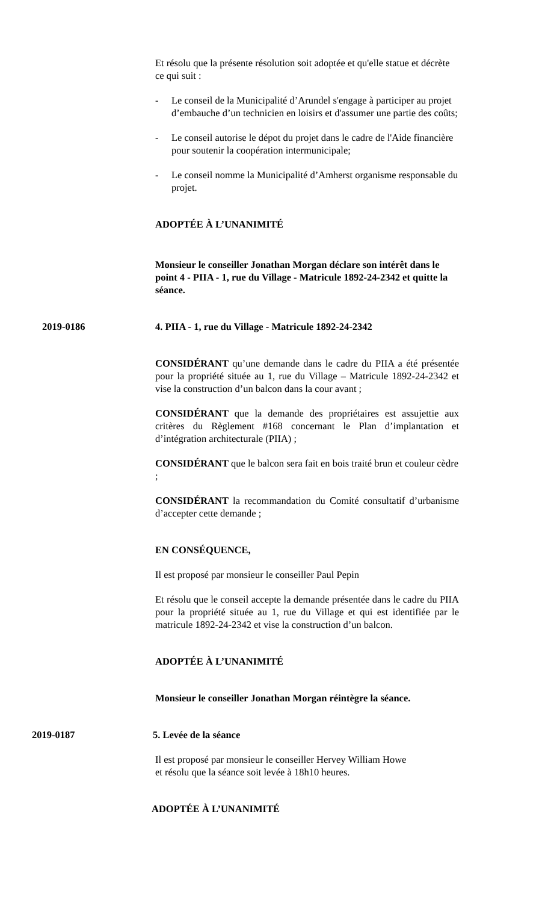Et résolu que la présente résolution soit adoptée et qu'elle statue et décrète ce qui suit :
- Le conseil de la Municipalité d’Arundel s'engage à participer au projet d’embauche d’un technicien en loisirs et d'assumer une partie des coûts;
- Le conseil autorise le dépot du projet dans le cadre de l'Aide financière pour soutenir la coopération intermunicipale;
- Le conseil nomme la Municipalité d’Amherst organisme responsable du projet.
ADOPTÉE À L’UNANIMITÉ
Monsieur le conseiller Jonathan Morgan déclare son intérêt dans le point 4 - PIIA - 1, rue du Village - Matricule 1892-24-2342 et quitte la séance.
2019-0186 4. PIIA - 1, rue du Village - Matricule 1892-24-2342
CONSIDÉRANT qu’une demande dans le cadre du PIIA a été présentée pour la propriété située au 1, rue du Village – Matricule 1892-24-2342 et vise la construction d’un balcon dans la cour avant ;
CONSIDÉRANT que la demande des propriétaires est assujettie aux critères du Règlement #168 concernant le Plan d’implantation et d’intégration architecturale (PIIA) ;
CONSIDÉRANT que le balcon sera fait en bois traité brun et couleur cèdre ;
CONSIDÉRANT la recommandation du Comité consultatif d’urbanisme d’accepter cette demande ;
EN CONSÉQUENCE,
Il est proposé par monsieur le conseiller Paul Pepin
Et résolu que le conseil accepte la demande présentée dans le cadre du PIIA pour la propriété située au 1, rue du Village et qui est identifiée par le matricule 1892-24-2342 et vise la construction d’un balcon.
ADOPTÉE À L’UNANIMITÉ
Monsieur le conseiller Jonathan Morgan réintègre la séance.
2019-0187 5. Levée de la séance
Il est proposé par monsieur le conseiller Hervey William Howe et résolu que la séance soit levée à 18h10 heures.
ADOPTÉE À L’UNANIMITÉ